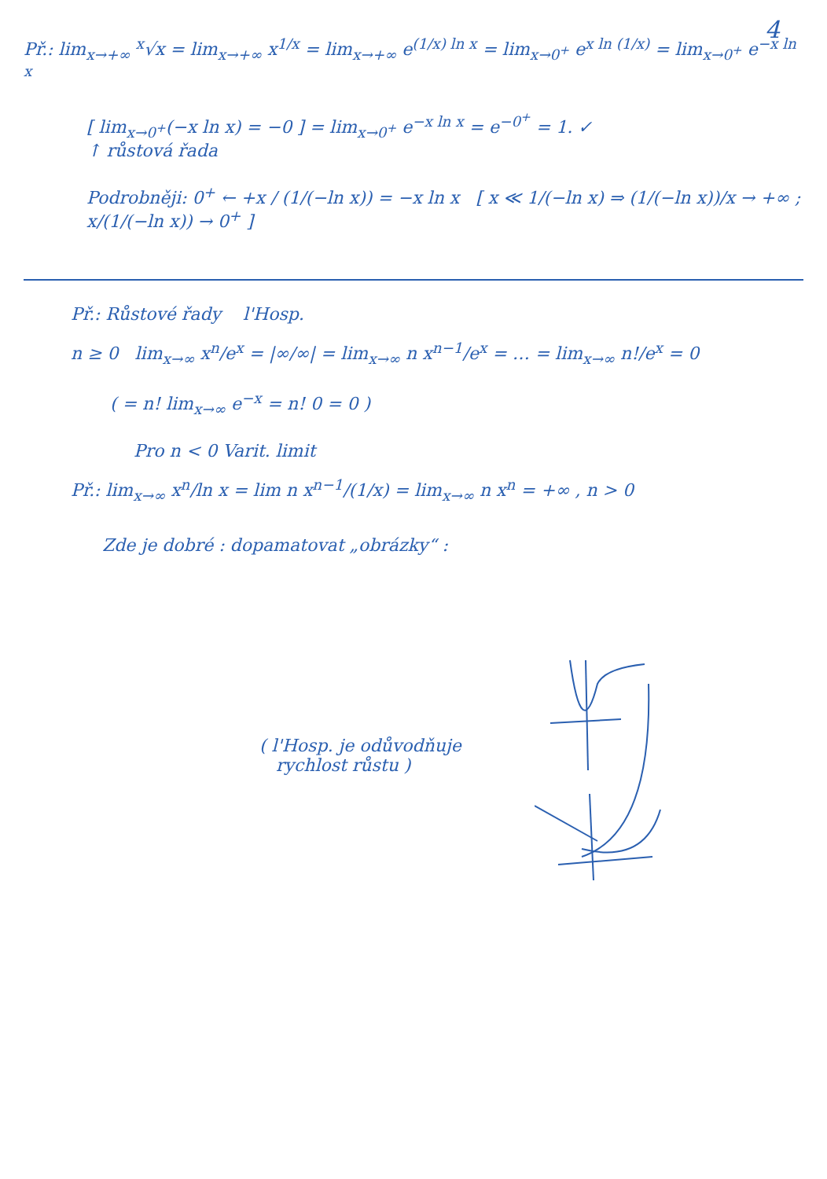4
Př.: lim<sub>x→+∞</sub> <sup>x</sup>√x = lim<sub>x→+∞</sub> x<sup>1/x</sup> = lim<sub>x→+∞</sub> e<sup>(1/x) ln x</sup> = lim<sub>x→0<sup>+</sup></sub> e<sup>x ln (1/x)</sup> = lim<sub>x→0<sup>+</sup></sub> e<sup>−x ln x</sup>
[ lim<sub>x→0<sup>+</sup></sub>(−x ln x) = −0 ] = lim<sub>x→0<sup>+</sup></sub> e<sup>−x ln x</sup> = e<sup>−0<sup>+</sup></sup> = 1. ✓
↑ růstová řada
Podrobněji: 0<sup>+</sup> ← +x / (1/(−ln x)) = −x ln x [ x ≪ 1/(−ln x) ⇒ (1/(−ln x))/x → +∞ ; x/(1/(−ln x)) → 0<sup>+</sup> ]
Př.: Růstové řady l'Hosp.
n ≥ 0 lim<sub>x→∞</sub> x<sup>n</sup>/e<sup>x</sup> = |∞/∞| = lim<sub>x→∞</sub> n x<sup>n−1</sup>/e<sup>x</sup> = … = lim<sub>x→∞</sub> n!/e<sup>x</sup> = 0
( = n! lim<sub>x→∞</sub> e<sup>−x</sup> = n! 0 = 0 )
Pro n < 0 Varit. limit
Př.: lim<sub>x→∞</sub> x<sup>n</sup>/ln x = lim n x<sup>n−1</sup>/(1/x) = lim<sub>x→∞</sub> n x<sup>n</sup> = +∞ , n > 0
Zde je dobré : dopamatovat „obrázky“ :
( l'Hosp. je odůvodňuje
rychlost růstu )